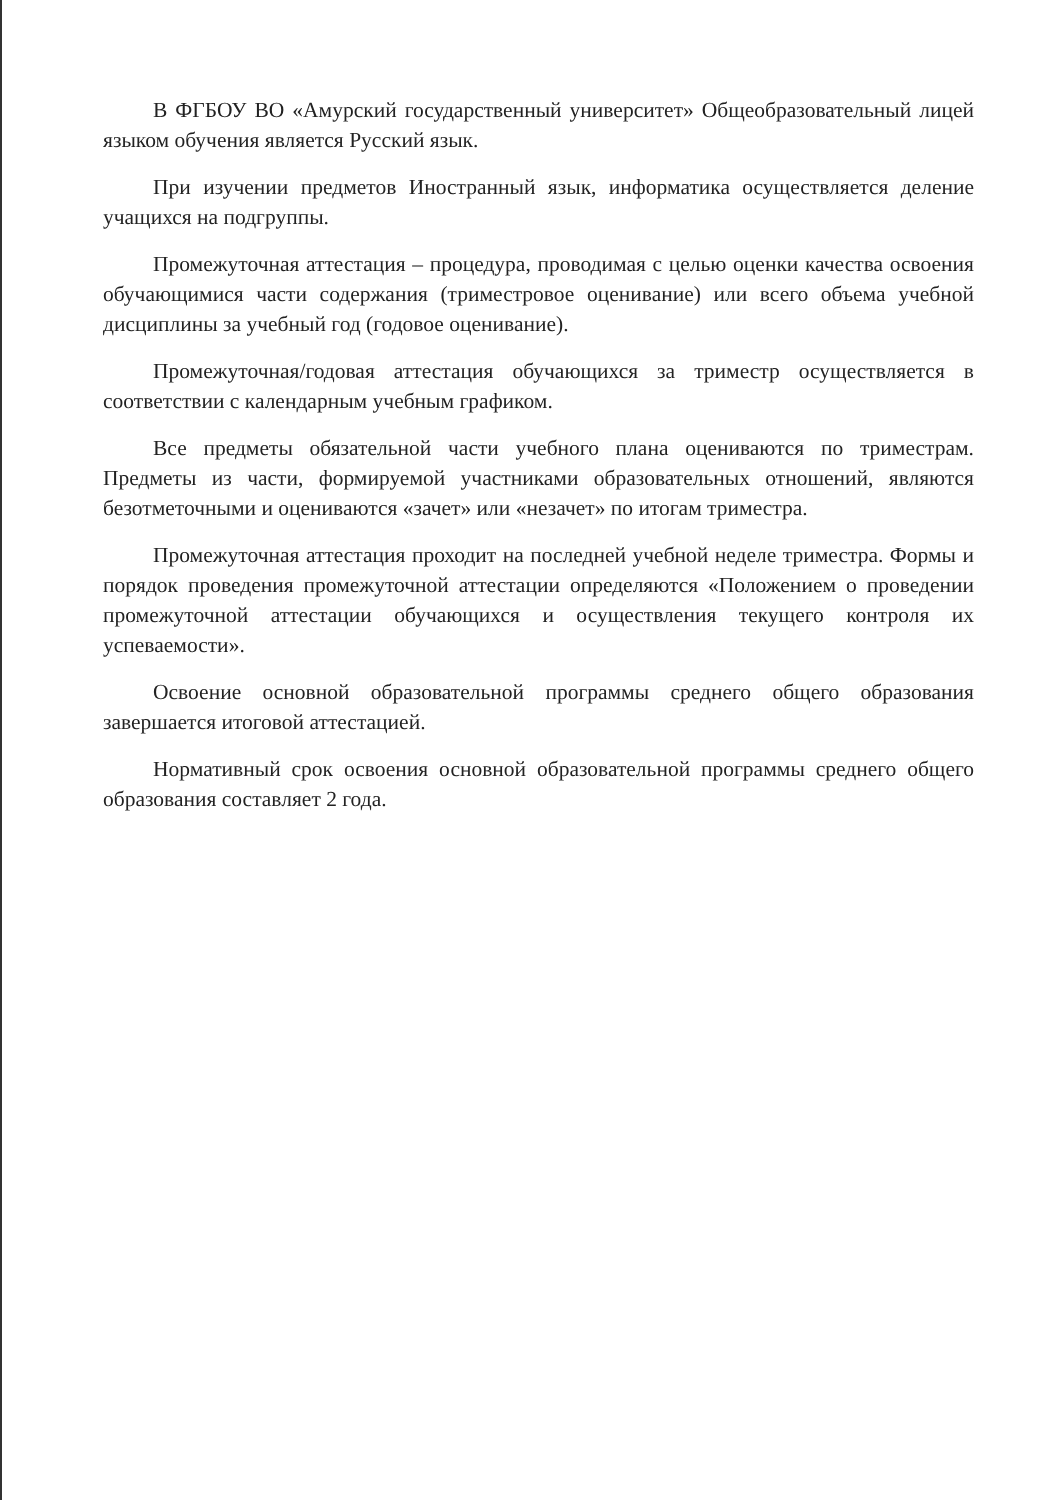В ФГБОУ ВО «Амурский государственный университет» Общеобразовательный лицей языком обучения является Русский язык.
При изучении предметов Иностранный язык, информатика осуществляется деление учащихся на подгруппы.
Промежуточная аттестация – процедура, проводимая с целью оценки качества освоения обучающимися части содержания (триместровое оценивание) или всего объема учебной дисциплины за учебный год (годовое оценивание).
Промежуточная/годовая аттестация обучающихся за триместр осуществляется в соответствии с календарным учебным графиком.
Все предметы обязательной части учебного плана оцениваются по триместрам. Предметы из части, формируемой участниками образовательных отношений, являются безотметочными и оцениваются «зачет» или «незачет» по итогам триместра.
Промежуточная аттестация проходит на последней учебной неделе триместра. Формы и порядок проведения промежуточной аттестации определяются «Положением о проведении промежуточной аттестации обучающихся и осуществления текущего контроля их успеваемости».
Освоение основной образовательной программы среднего общего образования завершается итоговой аттестацией.
Нормативный срок освоения основной образовательной программы среднего общего образования составляет 2 года.